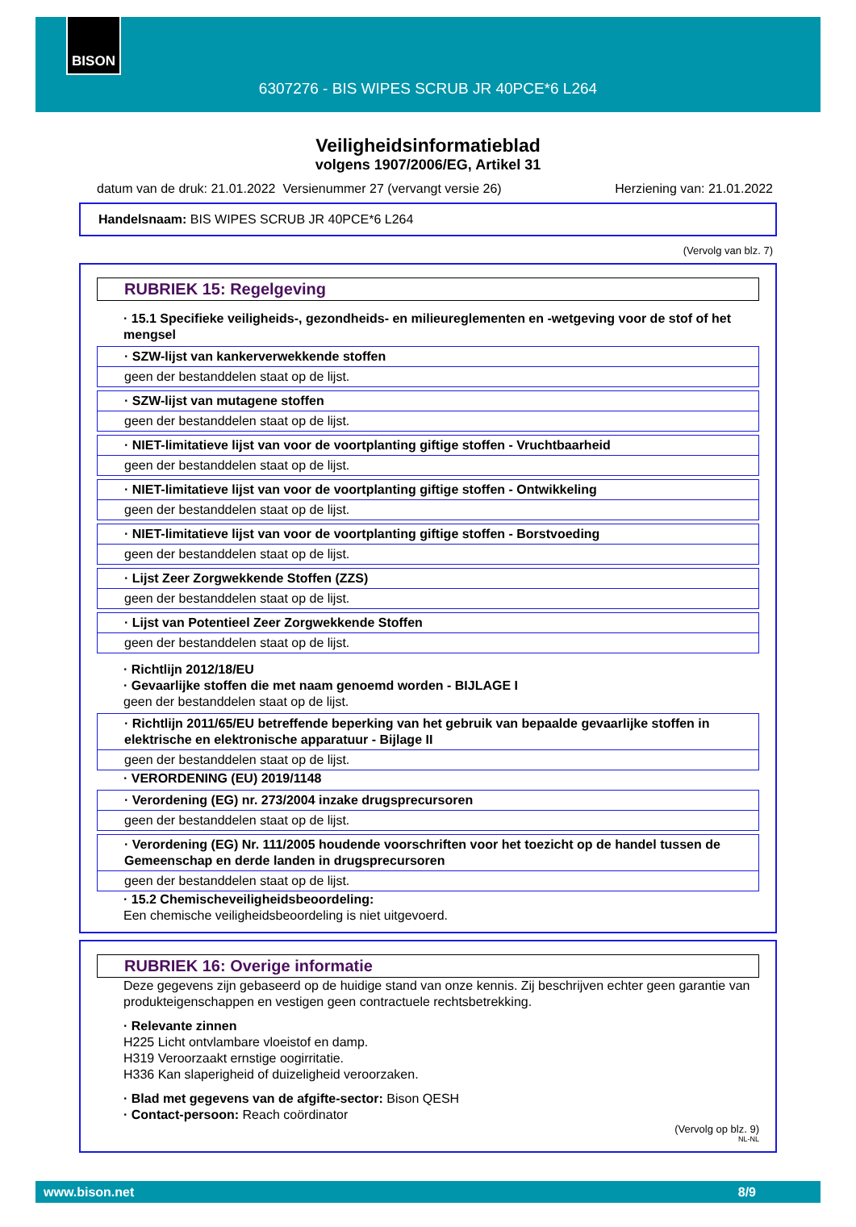BISON
6307276 - BIS WIPES SCRUB JR 40PCE*6 L264
Veiligheidsinformatieblad
volgens 1907/2006/EG, Artikel 31
datum van de druk: 21.01.2022 Versienummer 27 (vervangt versie 26) Herziening van: 21.01.2022
Handelsnaam: BIS WIPES SCRUB JR 40PCE*6 L264
(Vervolg van blz. 7)
RUBRIEK 15: Regelgeving
· 15.1 Specifieke veiligheids-, gezondheids- en milieureglementen en -wetgeving voor de stof of het mengsel
· SZW-lijst van kankerverwekkende stoffen
geen der bestanddelen staat op de lijst.
· SZW-lijst van mutagene stoffen
geen der bestanddelen staat op de lijst.
· NIET-limitatieve lijst van voor de voortplanting giftige stoffen - Vruchtbaarheid
geen der bestanddelen staat op de lijst.
· NIET-limitatieve lijst van voor de voortplanting giftige stoffen - Ontwikkeling
geen der bestanddelen staat op de lijst.
· NIET-limitatieve lijst van voor de voortplanting giftige stoffen - Borstvoeding
geen der bestanddelen staat op de lijst.
· Lijst Zeer Zorgwekkende Stoffen (ZZS)
geen der bestanddelen staat op de lijst.
· Lijst van Potentieel Zeer Zorgwekkende Stoffen
geen der bestanddelen staat op de lijst.
· Richtlijn 2012/18/EU
· Gevaarlijke stoffen die met naam genoemd worden - BIJLAGE I
geen der bestanddelen staat op de lijst.
· Richtlijn 2011/65/EU betreffende beperking van het gebruik van bepaalde gevaarlijke stoffen in elektrische en elektronische apparatuur - Bijlage II
geen der bestanddelen staat op de lijst.
· VERORDENING (EU) 2019/1148
· Verordening (EG) nr. 273/2004 inzake drugsprecursoren
geen der bestanddelen staat op de lijst.
· Verordening (EG) Nr. 111/2005 houdende voorschriften voor het toezicht op de handel tussen de Gemeenschap en derde landen in drugsprecursoren
geen der bestanddelen staat op de lijst.
· 15.2 Chemischeveiligheidsbeoordeling:
Een chemische veiligheidsbeoordeling is niet uitgevoerd.
RUBRIEK 16: Overige informatie
Deze gegevens zijn gebaseerd op de huidige stand van onze kennis. Zij beschrijven echter geen garantie van produkteigenschappen en vestigen geen contractuele rechtsbetrekking.
· Relevante zinnen
H225 Licht ontvlambare vloeistof en damp.
H319 Veroorzaakt ernstige oogirritatie.
H336 Kan slaperigheid of duizeligheid veroorzaken.
· Blad met gegevens van de afgifte-sector: Bison QESH
· Contact-persoon: Reach coördinator
(Vervolg op blz. 9)
NL-NL
www.bison.net 8/9